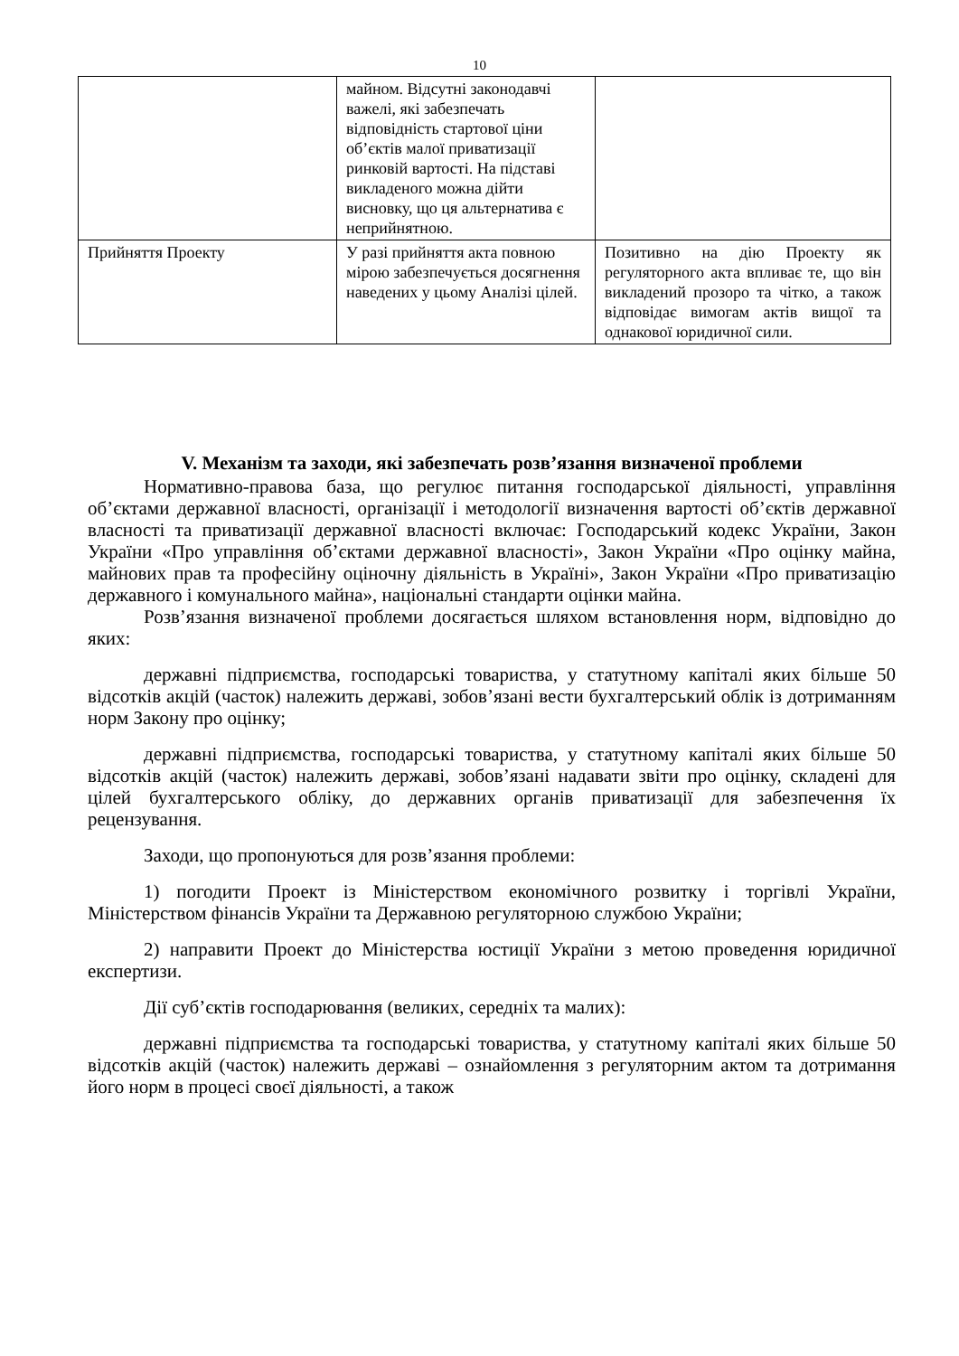10
| | майном. Відсутні законодавчі важелі, які забезпечать відповідність стартової ціни об’єктів малої приватизації ринковій вартості. На підставі викладеного можна дійти висновку, що ця альтернатива є неприйнятною. | |
| Прийняття Проекту | У разі прийняття акта повною мірою забезпечується досягнення наведених у цьому Аналізі цілей. | Позитивно на дію Проекту як регуляторного акта впливає те, що він викладений прозоро та чітко, а також відповідає вимогам актів вищої та однакової юридичної сили. |
V. Механізм та заходи, які забезпечать розв’язання визначеної проблеми
Нормативно-правова база, що регулює питання господарської діяльності, управління об’єктами державної власності, організації і методології визначення вартості об’єктів державної власності та приватизації державної власності включає: Господарський кодекс України, Закон України «Про управління об’єктами державної власності», Закон України «Про оцінку майна, майнових прав та професійну оціночну діяльність в Україні», Закон України «Про приватизацію державного і комунального майна», національні стандарти оцінки майна.
Розв’язання визначеної проблеми досягається шляхом встановлення норм, відповідно до яких:
державні підприємства, господарські товариства, у статутному капіталі яких більше 50 відсотків акцій (часток) належить державі, зобов’язані вести бухгалтерський облік із дотриманням норм Закону про оцінку;
державні підприємства, господарські товариства, у статутному капіталі яких більше 50 відсотків акцій (часток) належить державі, зобов’язані надавати звіти про оцінку, складені для цілей бухгалтерського обліку, до державних органів приватизації для забезпечення їх рецензування.
Заходи, що пропонуються для розв’язання проблеми:
1) погодити Проект із Міністерством економічного розвитку і торгівлі України, Міністерством фінансів України та Державною регуляторною службою України;
2) направити Проект до Міністерства юстиції України з метою проведення юридичної експертизи.
Дії суб’єктів господарювання (великих, середніх та малих):
державні підприємства та господарські товариства, у статутному капіталі яких більше 50 відсотків акцій (часток) належить державі – ознайомлення з регуляторним актом та дотримання його норм в процесі своєї діяльності, а також